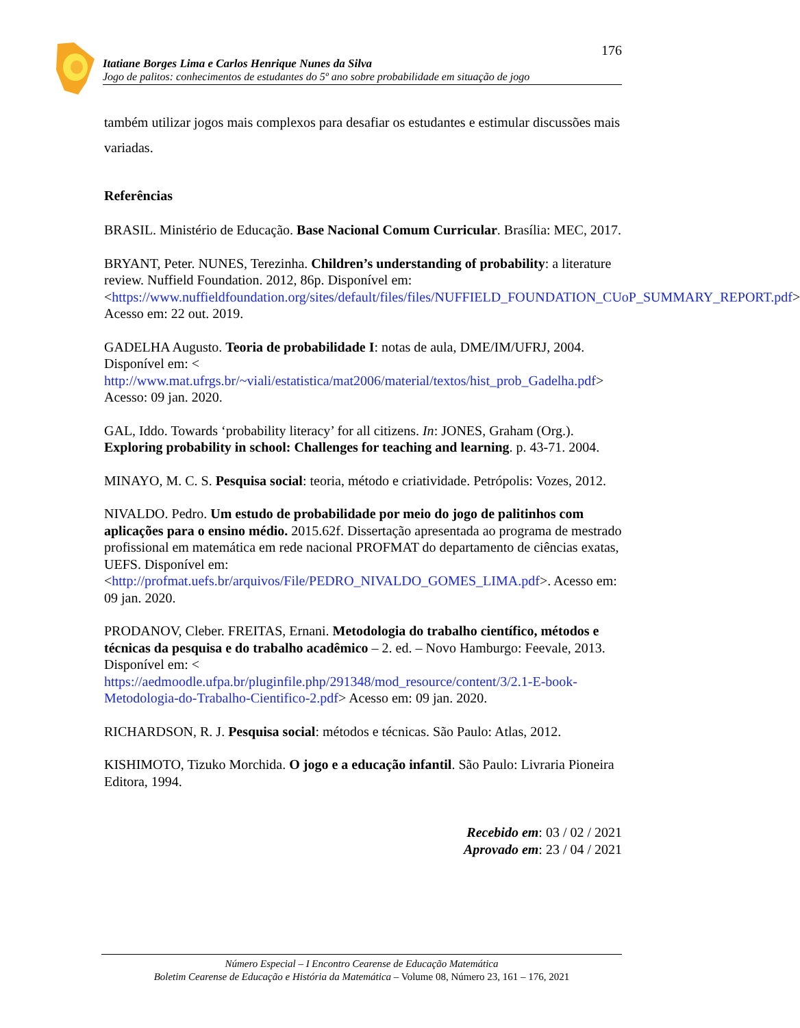176
Itatiane Borges Lima e Carlos Henrique Nunes da Silva
Jogo de palitos: conhecimentos de estudantes do 5º ano sobre probabilidade em situação de jogo
também utilizar jogos mais complexos para desafiar os estudantes e estimular discussões mais variadas.
Referências
BRASIL. Ministério de Educação. Base Nacional Comum Curricular. Brasília: MEC, 2017.
BRYANT, Peter. NUNES, Terezinha. Children’s understanding of probability: a literature review. Nuffield Foundation. 2012, 86p. Disponível em: <https://www.nuffieldfoundation.org/sites/default/files/files/NUFFIELD_FOUNDATION_CUoP_SUMMARY_REPORT.pdf>
Acesso em: 22 out. 2019.
GADELHA Augusto. Teoria de probabilidade I: notas de aula, DME/IM/UFRJ, 2004. Disponível em: < http://www.mat.ufrgs.br/~viali/estatistica/mat2006/material/textos/hist_prob_Gadelha.pdf> Acesso: 09 jan. 2020.
GAL, Iddo. Towards ‘probability literacy’ for all citizens. In: JONES, Graham (Org.). Exploring probability in school: Challenges for teaching and learning. p. 43-71. 2004.
MINAYO, M. C. S. Pesquisa social: teoria, método e criatividade. Petrópolis: Vozes, 2012.
NIVALDO. Pedro. Um estudo de probabilidade por meio do jogo de palitinhos com aplicações para o ensino médio. 2015.62f. Dissertação apresentada ao programa de mestrado profissional em matemática em rede nacional PROFMAT do departamento de ciências exatas, UEFS. Disponível em: <http://profmat.uefs.br/arquivos/File/PEDRO_NIVALDO_GOMES_LIMA.pdf>. Acesso em: 09 jan. 2020.
PRODANOV, Cleber. FREITAS, Ernani. Metodologia do trabalho científico, métodos e técnicas da pesquisa e do trabalho acadêmico – 2. ed. – Novo Hamburgo: Feevale, 2013. Disponível em: < https://aedmoodle.ufpa.br/pluginfile.php/291348/mod_resource/content/3/2.1-E-book-Metodologia-do-Trabalho-Cientifico-2.pdf> Acesso em: 09 jan. 2020.
RICHARDSON, R. J. Pesquisa social: métodos e técnicas. São Paulo: Atlas, 2012.
KISHIMOTO, Tizuko Morchida. O jogo e a educação infantil. São Paulo: Livraria Pioneira Editora, 1994.
Recebido em: 03 / 02 / 2021
Aprovado em: 23 / 04 / 2021
Número Especial – I Encontro Cearense de Educação Matemática
Boletim Cearense de Educação e História da Matemática – Volume 08, Número 23, 161 – 176, 2021